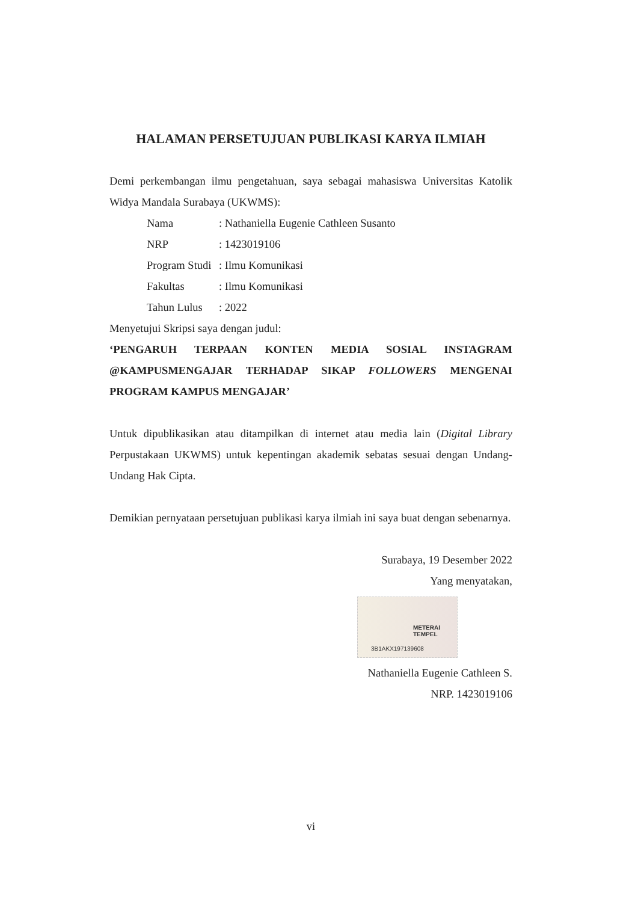HALAMAN PERSETUJUAN PUBLIKASI KARYA ILMIAH
Demi perkembangan ilmu pengetahuan, saya sebagai mahasiswa Universitas Katolik Widya Mandala Surabaya (UKWMS):
| Nama | : Nathaniella Eugenie Cathleen Susanto |
| NRP | : 1423019106 |
| Program Studi | : Ilmu Komunikasi |
| Fakultas | : Ilmu Komunikasi |
| Tahun Lulus | : 2022 |
Menyetujui Skripsi saya dengan judul:
‘PENGARUH TERPAAN KONTEN MEDIA SOSIAL INSTAGRAM @KAMPUSMENGAJAR TERHADAP SIKAP FOLLOWERS MENGENAI PROGRAM KAMPUS MENGAJAR’
Untuk dipublikasikan atau ditampilkan di internet atau media lain (Digital Library Perpustakaan UKWMS) untuk kepentingan akademik sebatas sesuai dengan Undang-Undang Hak Cipta.
Demikian pernyataan persetujuan publikasi karya ilmiah ini saya buat dengan sebenarnya.
Surabaya, 19 Desember 2022
Yang menyatakan,
METERAI TEMPEL
3B1AKX197139608
Nathaniella Eugenie Cathleen S.
NRP. 1423019106
vi